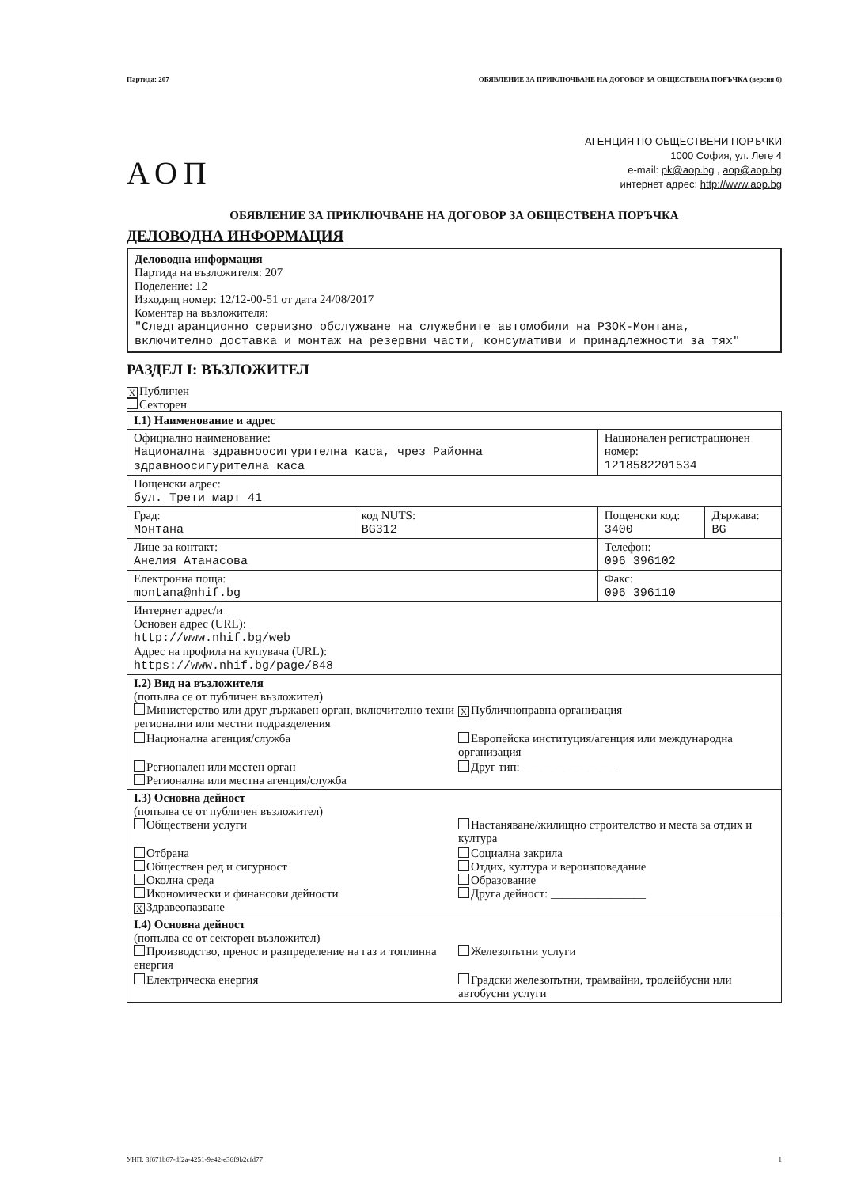Партида: 207 ОБЯВЛЕНИЕ ЗА ПРИКЛЮЧВАНЕ НА ДОГОВОР ЗА ОБЩЕСТВЕНА ПОРЪЧКА (версия 6)
АОП
АГЕНЦИЯ ПО ОБЩЕСТВЕНИ ПОРЪЧКИ
1000 София, ул. Леге 4
e-mail: pk@aop.bg , aop@aop.bg
интернет адрес: http://www.aop.bg
ОБЯВЛЕНИЕ ЗА ПРИКЛЮЧВАНЕ НА ДОГОВОР ЗА ОБЩЕСТВЕНА ПОРЪЧКА
ДЕЛОВОДНА ИНФОРМАЦИЯ
Деловодна информация
Партида на възложителя: 207
Поделение: 12
Изходящ номер: 12/12-00-51 от дата 24/08/2017
Коментар на възложителя:
"Следгаранционно сервизно обслужване на служебните автомобили на РЗОК-Монтана, включително доставка и монтаж на резервни части, консумативи и принадлежности за тях"
РАЗДЕЛ I: ВЪЗЛОЖИТЕЛ
X Публичен
Секторен
| I.1) Наименование и адрес | | | |
| Официално наименование: Национална здравноосигурителна каса, чрез Районна здравноосигурителна каса | | Национален регистрационен номер: 1218582201534 | |
| Пощенски адрес: бул. Трети март 41 | | | |
| Град: Монтана | код NUTS: BG312 | Пощенски код: 3400 | Държава: BG |
| Лице за контакт: Анелия Атанасова | | Телефон: 096 396102 | |
| Електронна поща: montana@nhif.bg | | Факс: 096 396110 | |
| Интернет адрес/и Основен адрес (URL): http://www.nhif.bg/web Адрес на профила на купувача (URL): https://www.nhif.bg/page/848 | | | |
| I.2) Вид на възложителя (попълва се от публичен възложител) Министерство или друг държавен орган, включително техни регионални или местни подразделения X Публичноправна организация Национална агенция/служба Европейска институция/агенция или международна организация Регионален или местен орган Регионална или местна агенция/служба Друг тип: ________________ | | | |
| I.3) Основна дейност (попълва се от публичен възложител) Обществени услуги Настаняване/жилищно строителство и места за отдих и култура Отбрана Обществен ред и сигурност Околна среда Икономически и финансови дейности X Здравеопазване Социална закрила Отдих, култура и вероизповедание Образование Друга дейност: ________________ | | | |
| I.4) Основна дейност (попълва се от секторен възложител) Производство, пренос и разпределение на газ и топлинна енергия Железопътни услуги Електрическа енергия Градски железопътни, трамвайни, тролейбусни или автобусни услуги | | | |
УНП: 3f671b67-df2a-4251-9e42-e36f9b2cfd77 1